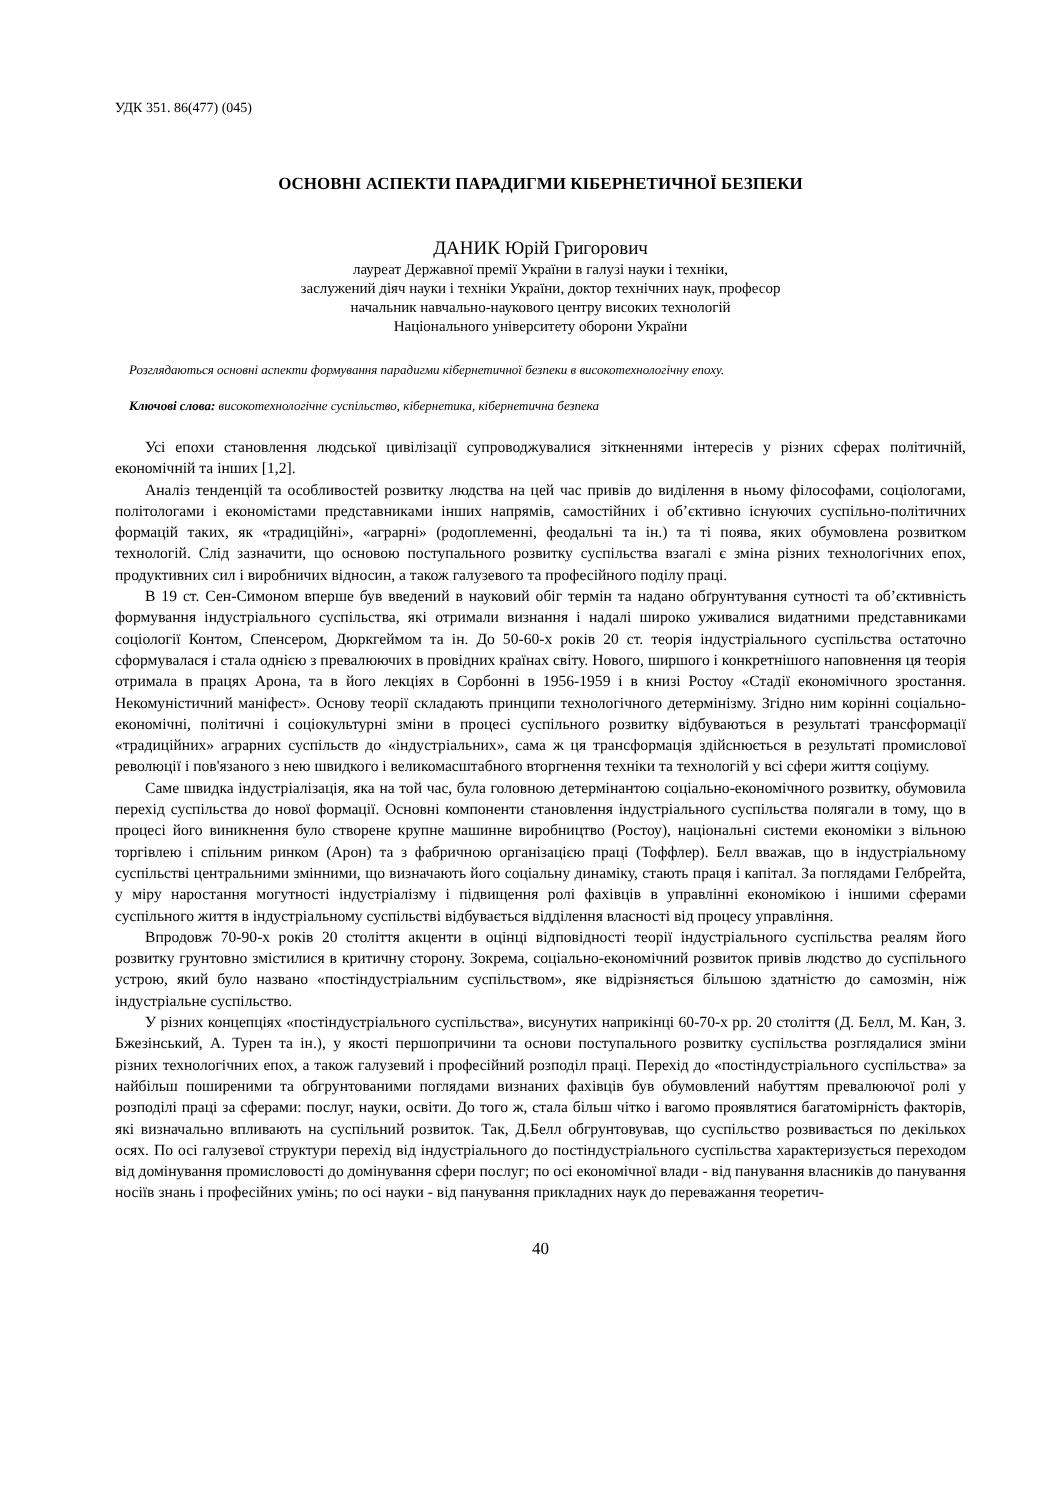УДК 351. 86(477) (045)
ОСНОВНІ АСПЕКТИ ПАРАДИГМИ КІБЕРНЕТИЧНОЇ БЕЗПЕКИ
ДАНИК Юрій Григорович
лауреат Державної премії України в галузі науки і техніки,
заслужений діяч науки і техніки України, доктор технічних наук, професор
начальник навчально-наукового центру високих технологій
Національного університету оборони України
Розглядаються основні аспекти формування парадигми кібернетичної безпеки в високотехнологічну епоху.
Ключові слова: високотехнологічне суспільство, кібернетика, кібернетична безпека
Усі епохи становлення людської цивілізації супроводжувалися зіткненнями інтересів у різних сферах політичній, економічній та інших [1,2].
Аналіз тенденцій та особливостей розвитку людства на цей час привів до виділення в ньому філософами, соціологами, політологами і економістами представниками інших напрямів, самостійних і об’єктивно існуючих суспільно-політичних формацій таких, як «традиційні», «аграрні» (родоплеменні, феодальні та ін.) та ті поява, яких обумовлена розвитком технологій. Слід зазначити, що основою поступального розвитку суспільства взагалі є зміна різних технологічних епох, продуктивних сил і виробничих відносин, а також галузевого та професійного поділу праці.
В 19 ст. Сен-Симоном вперше був введений в науковий обіг термін та надано обґрунтування сутності та об’єктивність формування індустріального суспільства, які отримали визнання і надалі широко уживалися видатними представниками соціології Контом, Спенсером, Дюркгеймом та ін. До 50-60-х років 20 ст. теорія індустріального суспільства остаточно сформувалася і стала однією з превалюючих в провідних країнах світу. Нового, ширшого і конкретнішого наповнення ця теорія отримала в працях Арона, та в його лекціях в Сорбонні в 1956-1959 і в книзі Ростоу «Стадії економічного зростання. Некомуністичний маніфест». Основу теорії складають принципи технологічного детермінізму. Згідно ним корінні соціально-економічні, політичні і соціокультурні зміни в процесі суспільного розвитку відбуваються в результаті трансформації «традиційних» аграрних суспільств до «індустріальних», сама ж ця трансформація здійснюється в результаті промислової революції і пов'язаного з нею швидкого і великомасштабного вторгнення техніки та технологій у всі сфери життя соціуму.
Саме швидка індустріалізація, яка на той час, була головною детермінантою соціально-економічного розвитку, обумовила перехід суспільства до нової формації. Основні компоненти становлення індустріального суспільства полягали в тому, що в процесі його виникнення було створене крупне машинне виробництво (Ростоу), національні системи економіки з вільною торгівлею і спільним ринком (Арон) та з фабричною організацією праці (Тоффлер). Белл вважав, що в індустріальному суспільстві центральними змінними, що визначають його соціальну динаміку, стають праця і капітал. За поглядами Гелбрейта, у міру наростання могутності індустріалізму і підвищення ролі фахівців в управлінні економікою і іншими сферами суспільного життя в індустріальному суспільстві відбувається відділення власності від процесу управління.
Впродовж 70-90-х років 20 століття акценти в оцінці відповідності теорії індустріального суспільства реалям його розвитку грунтовно змістилися в критичну сторону. Зокрема, соціально-економічний розвиток привів людство до суспільного устрою, який було названо «постіндустріальним суспільством», яке відрізняється більшою здатністю до самозмін, ніж індустріальне суспільство.
У різних концепціях «постіндустріального суспільства», висунутих наприкінці 60-70-х рр. 20 століття (Д. Белл, М. Кан, З. Бжезінський, А. Турен та ін.), у якості першопричини та основи поступального розвитку суспільства розглядалися зміни різних технологічних епох, а також галузевий і професійний розподіл праці. Перехід до «постіндустріального суспільства» за найбільш поширеними та обгрунтованими поглядами визнаних фахівців був обумовлений набуттям превалюючої ролі у розподілі праці за сферами: послуг, науки, освіти. До того ж, стала більш чітко і вагомо проявлятися багатомірність факторів, які визначально впливають на суспільний розвиток. Так, Д.Белл обгрунтовував, що суспільство розвивається по декількох осях. По осі галузевої структури перехід від індустріального до постіндустріального суспільства характеризується переходом від домінування промисловості до домінування сфери послуг; по осі економічної влади - від панування власників до панування носіїв знань і професійних умінь; по осі науки - від панування прикладних наук до переважання теоретич-
40